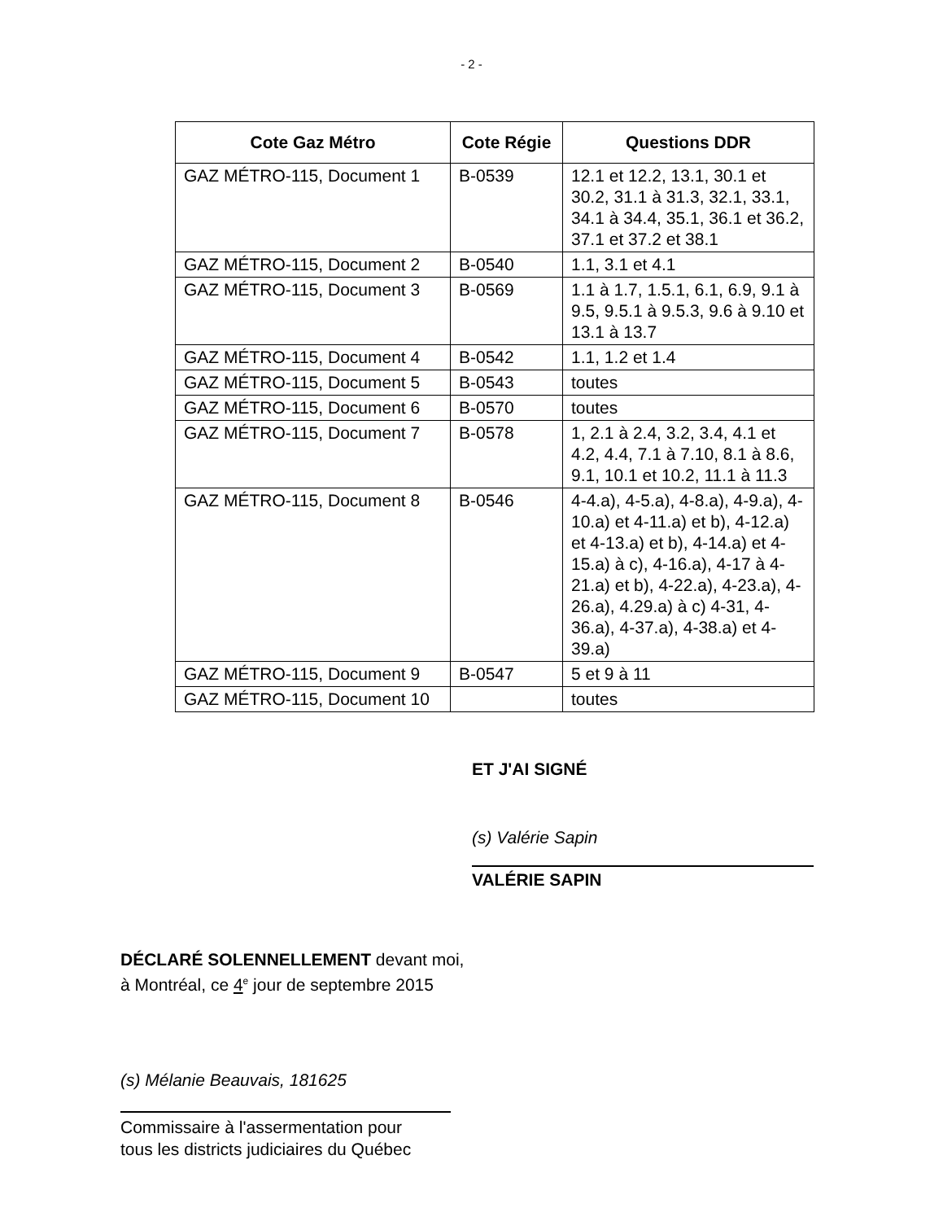- 2 -
| Cote Gaz Métro | Cote Régie | Questions DDR |
| --- | --- | --- |
| GAZ MÉTRO-115, Document 1 | B-0539 | 12.1 et 12.2, 13.1, 30.1 et 30.2, 31.1 à 31.3, 32.1, 33.1, 34.1 à 34.4, 35.1, 36.1 et 36.2, 37.1 et 37.2 et 38.1 |
| GAZ MÉTRO-115, Document 2 | B-0540 | 1.1, 3.1 et 4.1 |
| GAZ MÉTRO-115, Document 3 | B-0569 | 1.1 à 1.7, 1.5.1, 6.1, 6.9, 9.1 à 9.5, 9.5.1 à 9.5.3, 9.6 à 9.10 et 13.1 à 13.7 |
| GAZ MÉTRO-115, Document 4 | B-0542 | 1.1, 1.2 et 1.4 |
| GAZ MÉTRO-115, Document 5 | B-0543 | toutes |
| GAZ MÉTRO-115, Document 6 | B-0570 | toutes |
| GAZ MÉTRO-115, Document 7 | B-0578 | 1, 2.1 à 2.4, 3.2, 3.4, 4.1 et 4.2, 4.4, 7.1 à 7.10, 8.1 à 8.6, 9.1, 10.1 et 10.2, 11.1 à 11.3 |
| GAZ MÉTRO-115, Document 8 | B-0546 | 4-4.a), 4-5.a), 4-8.a), 4-9.a), 4-10.a) et 4-11.a) et b), 4-12.a) et 4-13.a) et b), 4-14.a) et 4-15.a) à c), 4-16.a), 4-17 à 4-21.a) et b), 4-22.a), 4-23.a), 4-26.a), 4.29.a) à c) 4-31, 4-36.a), 4-37.a), 4-38.a) et 4-39.a) |
| GAZ MÉTRO-115, Document 9 | B-0547 | 5 et 9 à 11 |
| GAZ MÉTRO-115, Document 10 | | toutes |
ET J'AI SIGNÉ
(s) Valérie Sapin
VALÉRIE SAPIN
DÉCLARÉ SOLENNELLEMENT devant moi,
à Montréal, ce 4<sup>e</sup> jour de septembre 2015
(s) Mélanie Beauvais, 181625
Commissaire à l'assermentation pour
tous les districts judiciaires du Québec